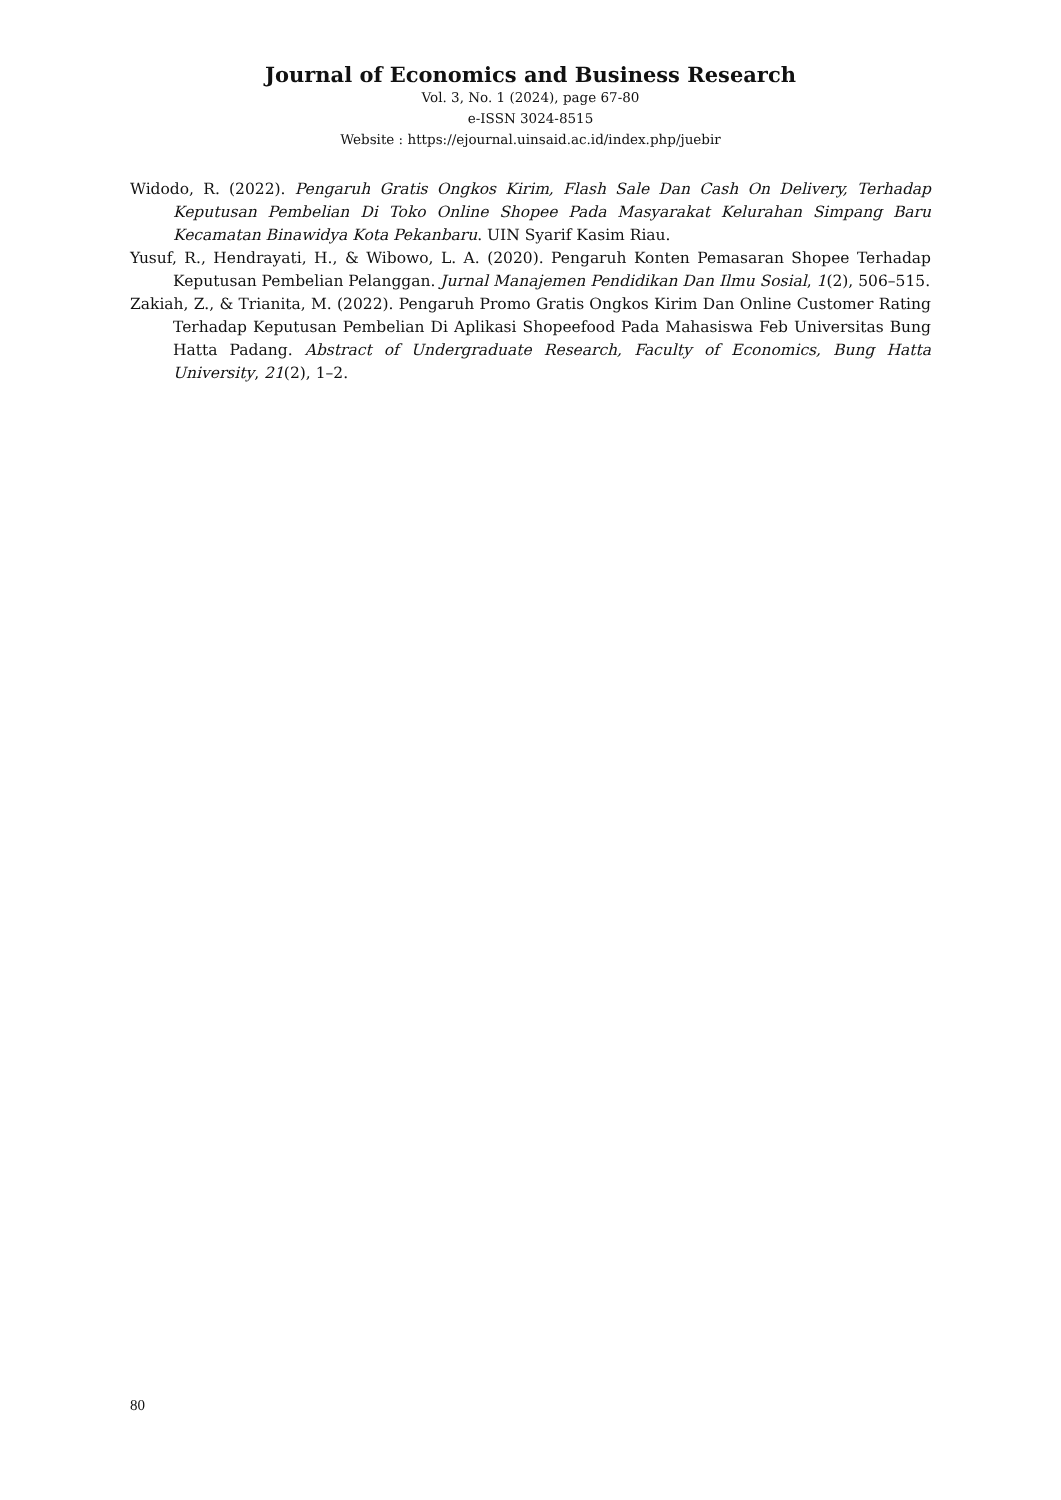Journal of Economics and Business Research
Vol. 3, No. 1 (2024), page 67-80
e-ISSN 3024-8515
Website : https://ejournal.uinsaid.ac.id/index.php/juebir
Widodo, R. (2022). Pengaruh Gratis Ongkos Kirim, Flash Sale Dan Cash On Delivery, Terhadap Keputusan Pembelian Di Toko Online Shopee Pada Masyarakat Kelurahan Simpang Baru Kecamatan Binawidya Kota Pekanbaru. UIN Syarif Kasim Riau.
Yusuf, R., Hendrayati, H., & Wibowo, L. A. (2020). Pengaruh Konten Pemasaran Shopee Terhadap Keputusan Pembelian Pelanggan. Jurnal Manajemen Pendidikan Dan Ilmu Sosial, 1(2), 506–515.
Zakiah, Z., & Trianita, M. (2022). Pengaruh Promo Gratis Ongkos Kirim Dan Online Customer Rating Terhadap Keputusan Pembelian Di Aplikasi Shopeefood Pada Mahasiswa Feb Universitas Bung Hatta Padang. Abstract of Undergraduate Research, Faculty of Economics, Bung Hatta University, 21(2), 1–2.
80